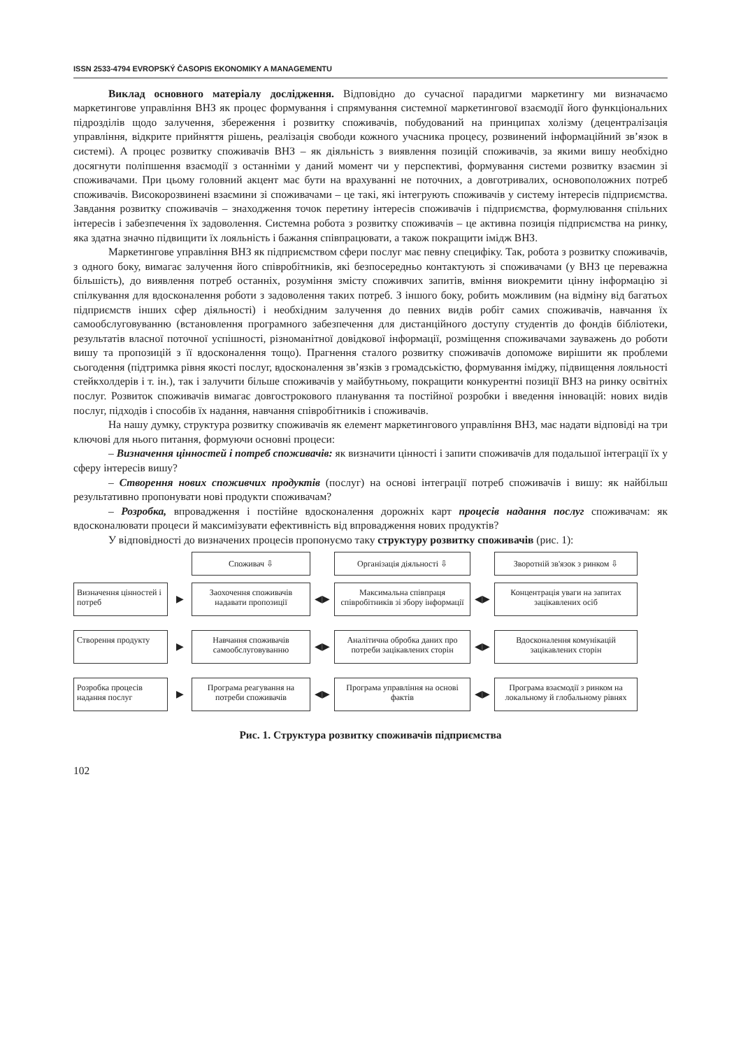ISSN 2533-4794 EVROPSKÝ ČASOPIS EKONOMIKY A MANAGEMENTU
Виклад основного матеріалу дослідження. Відповідно до сучасної парадигми маркетингу ми визначаємо маркетингове управління ВНЗ як процес формування і спрямування системної маркетингової взаємодії його функціональних підрозділів щодо залучення, збереження і розвитку споживачів, побудований на принципах холізму (децентралізація управління, відкрите прийняття рішень, реалізація свободи кожного учасника процесу, розвинений інформаційний зв’язок в системі). А процес розвитку споживачів ВНЗ – як діяльність з виявлення позицій споживачів, за якими вишу необхідно досягнути поліпшення взаємодії з останніми у даний момент чи у перспективі, формування системи розвитку взаємин зі споживачами. При цьому головний акцент має бути на врахуванні не поточних, а довготривалих, основоположних потреб споживачів. Високорозвинені взаємини зі споживачами – це такі, які інтегрують споживачів у систему інтересів підприємства. Завдання розвитку споживачів – знаходження точок перетину інтересів споживачів і підприємства, формулювання спільних інтересів і забезпечення їх задоволення. Системна робота з розвитку споживачів – це активна позиція підприємства на ринку, яка здатна значно підвищити їх лояльність і бажання співпрацювати, а також покращити імідж ВНЗ.
Маркетингове управління ВНЗ як підприємством сфери послуг має певну специфіку. Так, робота з розвитку споживачів, з одного боку, вимагає залучення його співробітників, які безпосередньо контактують зі споживачами (у ВНЗ це переважна більшість), до виявлення потреб останніх, розуміння змісту споживчих запитів, вміння виокремити цінну інформацію зі спілкування для вдосконалення роботи з задоволення таких потреб. З іншого боку, робить можливим (на відміну від багатьох підприємств інших сфер діяльності) і необхідним залучення до певних видів робіт самих споживачів, навчання їх самообслуговуванню (встановлення програмного забезпечення для дистанційного доступу студентів до фондів бібліотеки, результатів власної поточної успішності, різноманітної довідкової інформації, розміщення споживачами зауважень до роботи вишу та пропозицій з її вдосконалення тощо). Прагнення сталого розвитку споживачів допоможе вирішити як проблеми сьогодення (підтримка рівня якості послуг, вдосконалення зв’язків з громадськістю, формування іміджу, підвищення лояльності стейкхолдерів і т. ін.), так і залучити більше споживачів у майбутньому, покращити конкурентні позиції ВНЗ на ринку освітніх послуг. Розвиток споживачів вимагає довгострокового планування та постійної розробки і введення інновацій: нових видів послуг, підходів і способів їх надання, навчання співробітників і споживачів.
На нашу думку, структура розвитку споживачів як елемент маркетингового управління ВНЗ, має надати відповіді на три ключові для нього питання, формуючи основні процеси:
– Визначення цінностей і потреб споживачів: як визначити цінності і запити споживачів для подальшої інтеграції їх у сферу інтересів вишу?
– Створення нових споживчих продуктів (послуг) на основі інтеграції потреб споживачів і вишу: як найбільш результативно пропонувати нові продукти споживачам?
– Розробка, впровадження і постійне вдосконалення дорожніх карт процесів надання послуг споживачам: як вдосконалювати процеси й максимізувати ефективність від впровадження нових продуктів?
У відповідності до визначених процесів пропонуємо таку структуру розвитку споживачів (рис. 1):
Споживач ⇩
Організація діяльності ⇩
Зворотній зв'язок з ринком ⇩
Визначення цінностей і потреб
▶
Заохочення споживачів надавати пропозиції
◀▶
Максимальна співпраця співробітників зі збору інформації
◀▶
Концентрація уваги на запитах зацікавлених осіб
Створення продукту
▶
Навчання споживачів самообслуговуванню
◀▶
Аналітична обробка даних про потреби зацікавлених сторін
◀▶
Вдосконалення комунікацій зацікавлених сторін
Розробка процесів надання послуг
▶
Програма реагування на потреби споживачів
◀▶
Програма управління на основі фактів
◀▶
Програма взаємодії з ринком на локальному й глобальному рівнях
Рис. 1. Структура розвитку споживачів підприємства
102